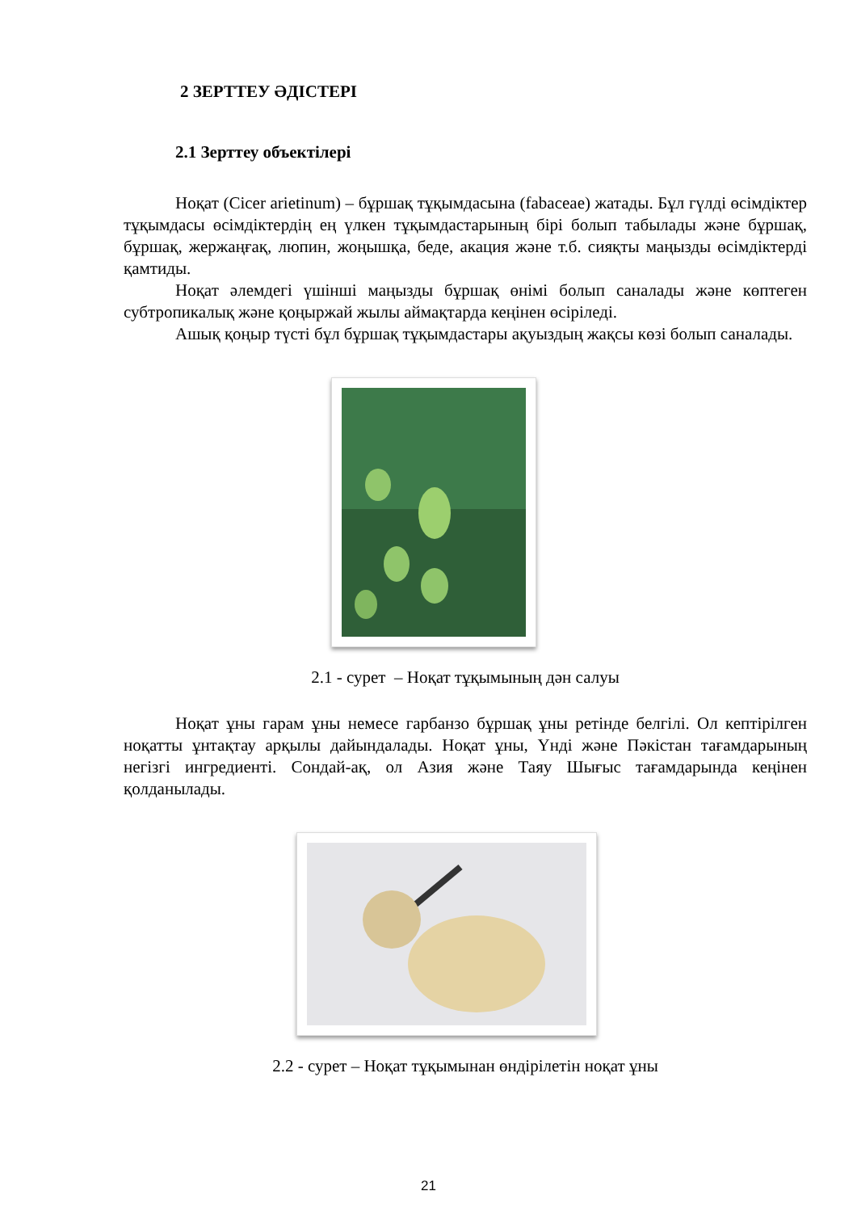2 ЗЕРТТЕУ ӘДІСТЕРІ
2.1 Зерттеу объектілері
Ноқат (Cicer arietinum) – бұршақ тұқымдасына (fabaceae) жатады. Бұл гүлді өсімдіктер тұқымдасы өсімдіктердің ең үлкен тұқымдастарының бірі болып табылады және бұршақ, бұршақ, жержаңғақ, люпин, жоңышқа, беде, акация және т.б. сияқты маңызды өсімдіктерді қамтиды.
Ноқат әлемдегі үшінші маңызды бұршақ өнімі болып саналады және көптеген субтропикалық және қоңыржай жылы аймақтарда кеңінен өсіріледі.
Ашық қоңыр түсті бұл бұршақ тұқымдастары ақуыздың жақсы көзі болып саналады.
2.1 - сурет – Ноқат тұқымының дән салуы
Ноқат ұны гарам ұны немесе гарбанзо бұршақ ұны ретінде белгілі. Ол кептірілген ноқатты ұнтақтау арқылы дайындалады. Ноқат ұны, Үнді және Пәкістан тағамдарының негізгі ингредиенті. Сондай-ақ, ол Азия және Таяу Шығыс тағамдарында кеңінен қолданылады.
2.2 - сурет – Ноқат тұқымынан өндірілетін ноқат ұны
21